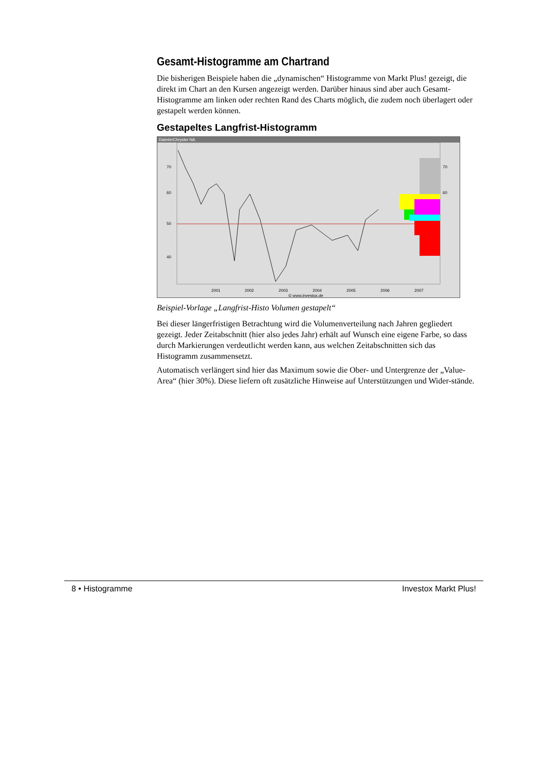Gesamt-Histogramme am Chartrand
Die bisherigen Beispiele haben die „dynamischen“ Histogramme von Markt Plus! gezeigt, die direkt im Chart an den Kursen angezeigt werden. Darüber hinaus sind aber auch Gesamt-Histogramme am linken oder rechten Rand des Charts möglich, die zudem noch überlagert oder gestapelt werden können.
Gestapeltes Langfrist-Histogramm
DaimlerChrysler NA
70
60
50
40
70
60
2001
2002
2003
2004
2005
2006
2007
© www.investox.de
Beispiel-Vorlage „Langfrist-Histo Volumen gestapelt“
Bei dieser längerfristigen Betrachtung wird die Volumenverteilung nach Jahren gegliedert gezeigt. Jeder Zeitabschnitt (hier also jedes Jahr) erhält auf Wunsch eine eigene Farbe, so dass durch Markierungen verdeutlicht werden kann, aus welchen Zeitabschnitten sich das Histogramm zusammensetzt.
Automatisch verlängert sind hier das Maximum sowie die Ober- und Untergrenze der „Value-Area“ (hier 30%). Diese liefern oft zusätzliche Hinweise auf Unterstützungen und Wider-stände.
8 • Histogramme Investox Markt Plus!